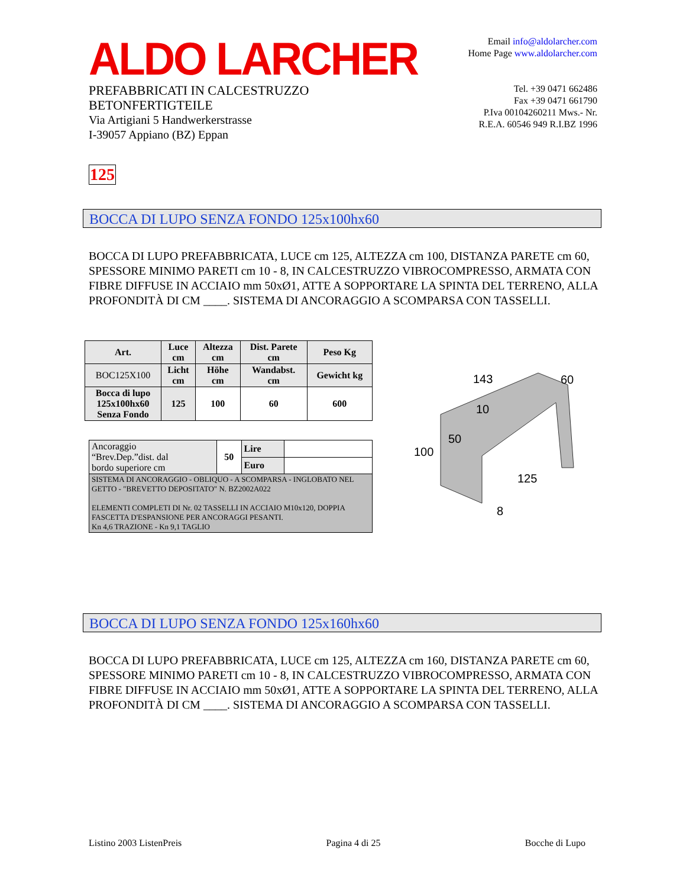ALDO LARCHER
PREFABBRICATI IN CALCESTRUZZO
BETONFERTIGTEILE
Via Artigiani 5 Handwerkerstrasse
I-39057 Appiano (BZ) Eppan
Email info@aldolarcher.com
Home Page www.aldolarcher.com
Tel. +39 0471 662486
Fax +39 0471 661790
P.Iva 00104260211 Mws.- Nr.
R.E.A. 60546 949 R.I.BZ 1996
125
BOCCA DI LUPO SENZA FONDO 125x100hx60
BOCCA DI LUPO PREFABBRICATA, LUCE cm 125, ALTEZZA cm 100, DISTANZA PARETE cm 60, SPESSORE MINIMO PARETI cm 10 - 8, IN CALCESTRUZZO VIBROCOMPRESSO, ARMATA CON FIBRE DIFFUSE IN ACCIAIO mm 50xØ1, ATTE A SOPPORTARE LA SPINTA DEL TERRENO, ALLA PROFONDITÀ DI CM ____. SISTEMA DI ANCORAGGIO A SCOMPARSA CON TASSELLI.
| Art. | Luce cm | Altezza cm | Dist. Parete cm | Peso Kg |
| --- | --- | --- | --- | --- |
| BOC125X100 | Licht cm | Höhe cm | Wandabst. cm | Gewicht kg |
| Bocca di lupo 125x100hx60 Senza Fondo | 125 | 100 | 60 | 600 |
| Ancoraggio “Brev.Dep.”dist. dal bordo superiore cm | 50 | Lire | |
| | | Euro | |
| SISTEMA DI ANCORAGGIO - OBLIQUO - A SCOMPARSA - INGLOBATO NEL GETTO - "BREVETTO DEPOSITATO" N. BZ2002A022 ELEMENTI COMPLETI DI Nr. 02 TASSELLI IN ACCIAIO M10x120, DOPPIA FASCETTA D'ESPANSIONE PER ANCORAGGI PESANTI. Kn 4,6 TRAZIONE - Kn 9,1 TAGLIO | | | |
143
60
10
50
100
125
8
BOCCA DI LUPO SENZA FONDO 125x160hx60
BOCCA DI LUPO PREFABBRICATA, LUCE cm 125, ALTEZZA cm 160, DISTANZA PARETE cm 60, SPESSORE MINIMO PARETI cm 10 - 8, IN CALCESTRUZZO VIBROCOMPRESSO, ARMATA CON FIBRE DIFFUSE IN ACCIAIO mm 50xØ1, ATTE A SOPPORTARE LA SPINTA DEL TERRENO, ALLA PROFONDITÀ DI CM ____. SISTEMA DI ANCORAGGIO A SCOMPARSA CON TASSELLI.
Listino 2003 ListenPreis Pagina 4 di 25 Bocche di Lupo